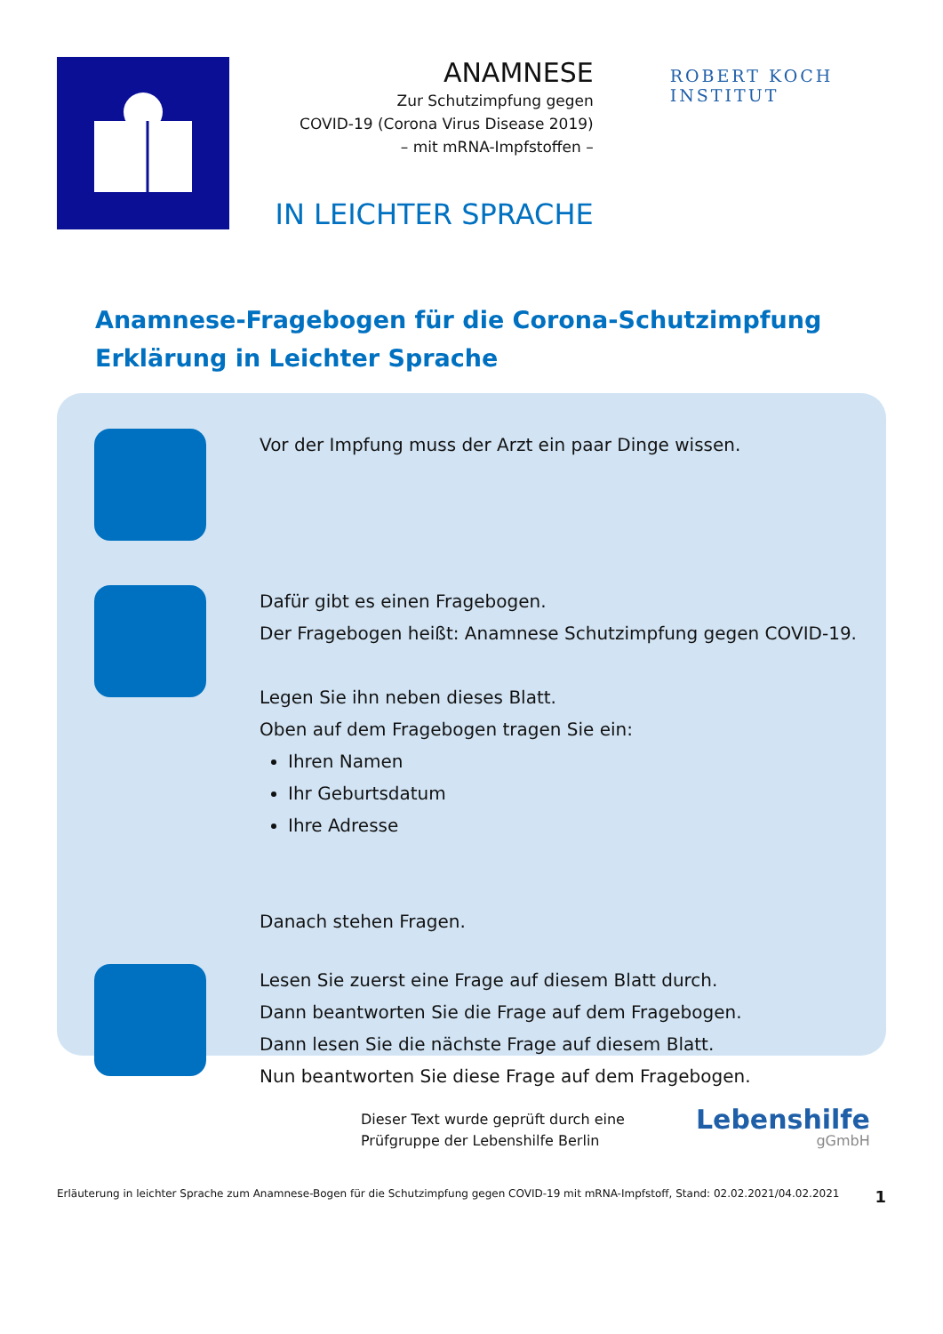ANAMNESE
Zur Schutzimpfung gegen
COVID-19 (Corona Virus Disease 2019)
– mit mRNA-Impfstoffen –
IN LEICHTER SPRACHE
ROBERT KOCH INSTITUT
Anamnese-Fragebogen für die Corona-Schutzimpfung
Erklärung in Leichter Sprache
Vor der Impfung muss der Arzt ein paar Dinge wissen.
Dafür gibt es einen Fragebogen.
Der Fragebogen heißt: Anamnese Schutzimpfung gegen COVID-19.
Legen Sie ihn neben dieses Blatt.
Oben auf dem Fragebogen tragen Sie ein:
Ihren Namen
Ihr Geburtsdatum
Ihre Adresse
Danach stehen Fragen.
Lesen Sie zuerst eine Frage auf diesem Blatt durch.
Dann beantworten Sie die Frage auf dem Fragebogen.
Dann lesen Sie die nächste Frage auf diesem Blatt.
Nun beantworten Sie diese Frage auf dem Fragebogen.
Dieser Text wurde geprüft durch eine
Prüfgruppe der Lebenshilfe Berlin
Lebenshilfe
gGmbH
Erläuterung in leichter Sprache zum Anamnese-Bogen für die Schutzimpfung gegen COVID-19 mit mRNA-Impfstoff, Stand: 02.02.2021/04.02.2021 1